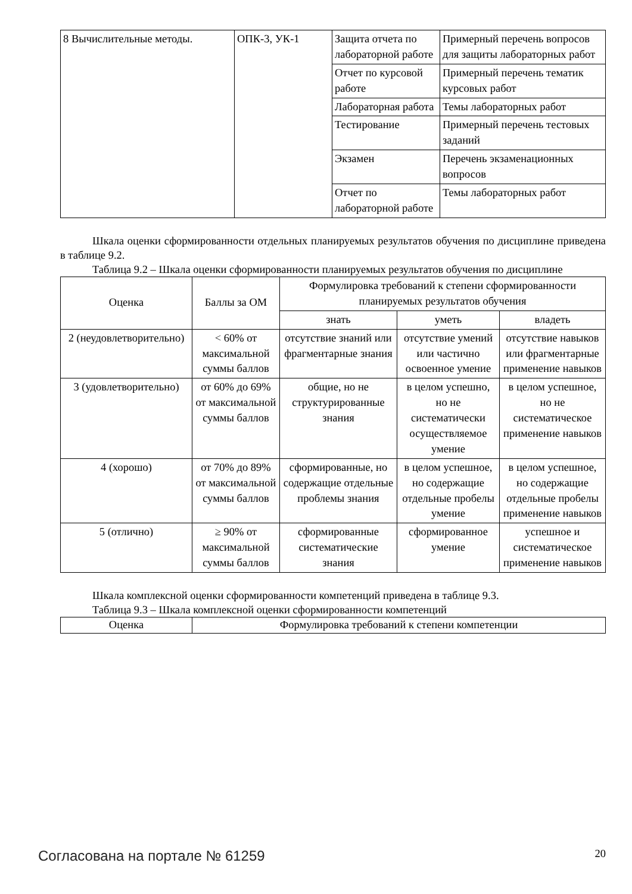| 8 Вычислительные методы. | ОПК-3, УК-1 | Защита отчета по лабораторной работе | Примерный перечень вопросов для защиты лабораторных работ |
| | | Отчет по курсовой работе | Примерный перечень тематик курсовых работ |
| | | Лабораторная работа | Темы лабораторных работ |
| | | Тестирование | Примерный перечень тестовых заданий |
| | | Экзамен | Перечень экзаменационных вопросов |
| | | Отчет по лабораторной работе | Темы лабораторных работ |
Шкала оценки сформированности отдельных планируемых результатов обучения по дисциплине приведена в таблице 9.2.
Таблица 9.2 – Шкала оценки сформированности планируемых результатов обучения по дисциплине
| Оценка | Баллы за ОМ | Формулировка требований к степени сформированности планируемых результатов обучения | | |
| --- | --- | --- | --- | --- |
| | | знать | уметь | владеть |
| 2 (неудовлетворительно) | < 60% от максимальной суммы баллов | отсутствие знаний или фрагментарные знания | отсутствие умений или частично освоенное умение | отсутствие навыков или фрагментарные применение навыков |
| 3 (удовлетворительно) | от 60% до 69% от максимальной суммы баллов | общие, но не структурированные знания | в целом успешно, но не систематически осуществляемое умение | в целом успешное, но не систематическое применение навыков |
| 4 (хорошо) | от 70% до 89% от максимальной суммы баллов | сформированные, но содержащие отдельные проблемы знания | в целом успешное, но содержащие отдельные пробелы умение | в целом успешное, но содержащие отдельные пробелы применение навыков |
| 5 (отлично) | ≥ 90% от максимальной суммы баллов | сформированные систематические знания | сформированное умение | успешное и систематическое применение навыков |
Шкала комплексной оценки сформированности компетенций приведена в таблице 9.3.
Таблица 9.3 – Шкала комплексной оценки сформированности компетенций
| Оценка | Формулировка требований к степени компетенции |
| --- | --- |
Согласована на портале № 61259 20